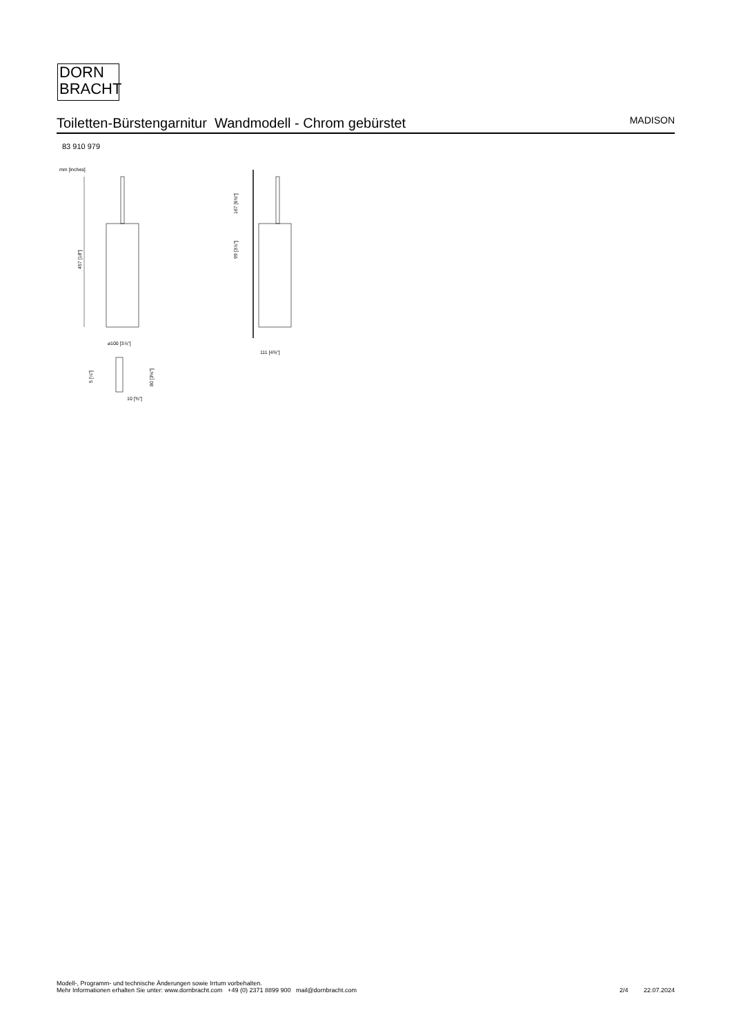DORN
BRACHT
Toiletten-Bürstengarnitur Wandmodell - Chrom gebürstet
MADISON
83 910 979
mm [inches]
457 [18"]
⌀100 [3⅞"]
5 [¼"]
80 [3⅛"]
10 [⅜"]
167 [6⅝"]
99 [3⅞"]
111 [4⅜"]
Modell-, Programm- und technische Änderungen sowie Irrtum vorbehalten.
Mehr Informationen erhalten Sie unter: www.dornbracht.com +49 (0) 2371 8899 900 mail@dornbracht.com
2/4 22.07.2024